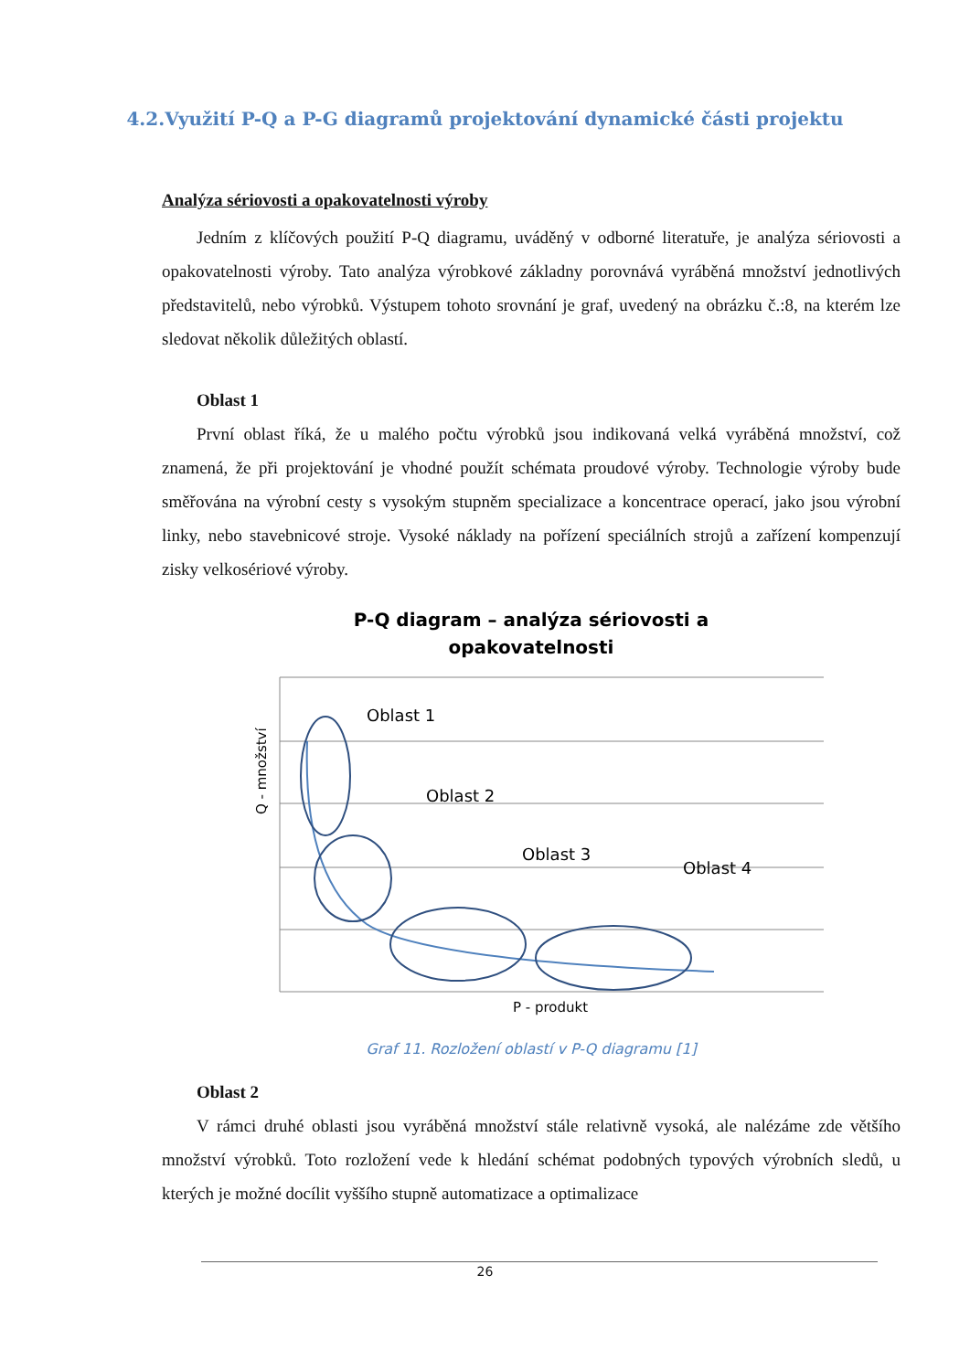4.2.Využití P-Q a P-G diagramů projektování dynamické části projektu
Analýza sériovosti a opakovatelnosti výroby
Jedním z klíčových použití P-Q diagramu, uváděný v odborné literatuře, je analýza sériovosti a opakovatelnosti výroby. Tato analýza výrobkové základny porovnává vyráběná množství jednotlivých představitelů, nebo výrobků. Výstupem tohoto srovnání je graf, uvedený na obrázku č.:8, na kterém lze sledovat několik důležitých oblastí.
Oblast 1
První oblast říká, že u malého počtu výrobků jsou indikovaná velká vyráběná množství, což znamená, že při projektování je vhodné použít schémata proudové výroby. Technologie výroby bude směřována na výrobní cesty s vysokým stupněm specializace a koncentrace operací, jako jsou výrobní linky, nebo stavebnicové stroje. Vysoké náklady na pořízení speciálních strojů a zařízení kompenzují zisky velkosériové výroby.
P-Q diagram – analýza sériovosti a
opakovatelnosti
Oblast 1
Oblast 2
Oblast 3
Oblast 4
Q - množství
P - produkt
Graf 11. Rozložení oblastí v P-Q diagramu [1]
Oblast 2
V rámci druhé oblasti jsou vyráběná množství stále relativně vysoká, ale nalézáme zde většího množství výrobků. Toto rozložení vede k hledání schémat podobných typových výrobních sledů, u kterých je možné docílit vyššího stupně automatizace a optimalizace
26